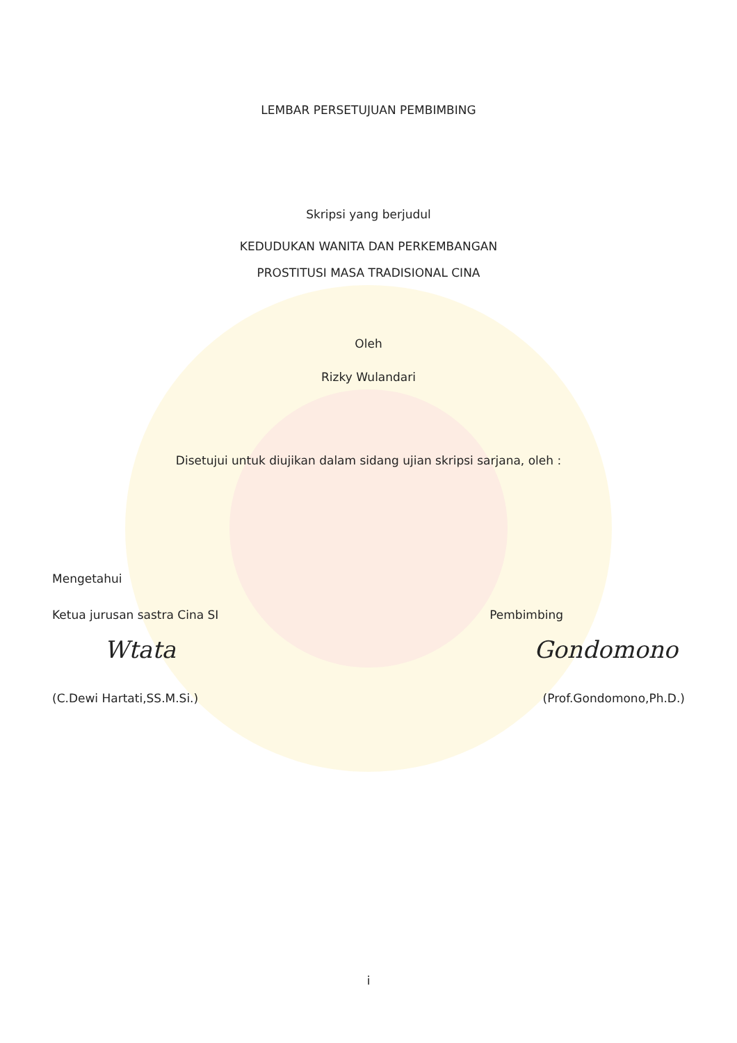LEMBAR PERSETUJUAN PEMBIMBING
Skripsi yang berjudul
KEDUDUKAN WANITA DAN PERKEMBANGAN
PROSTITUSI MASA TRADISIONAL CINA
Oleh
Rizky Wulandari
Disetujui untuk diujikan dalam sidang ujian skripsi sarjana, oleh :
Mengetahui
Ketua jurusan sastra Cina SI Pembimbing
Wtata Gondomono
(C.Dewi Hartati,SS.M.Si.) (Prof.Gondomono,Ph.D.)
i